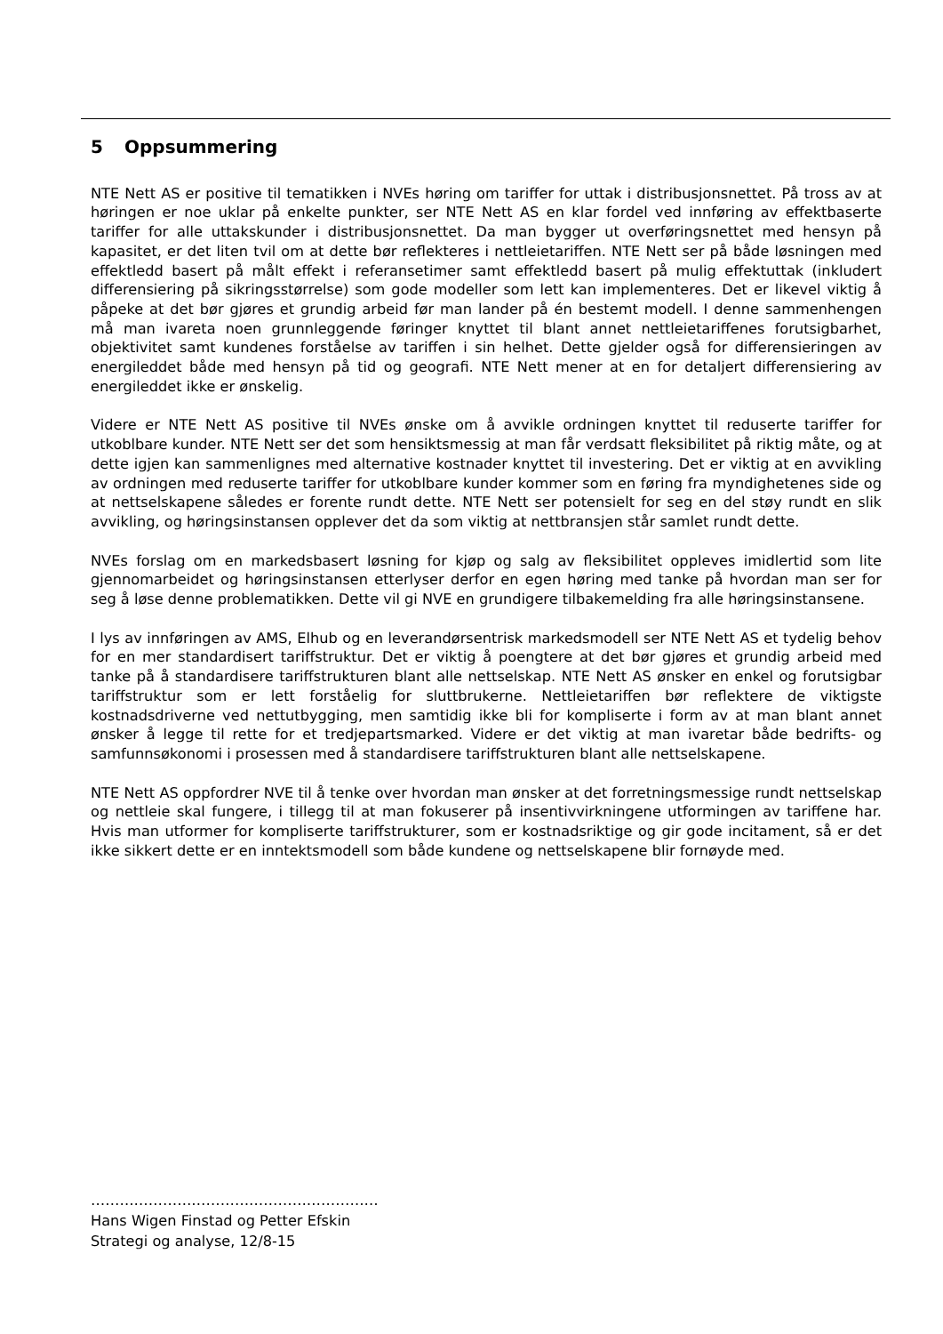5 Oppsummering
NTE Nett AS er positive til tematikken i NVEs høring om tariffer for uttak i distribusjonsnettet. På tross av at høringen er noe uklar på enkelte punkter, ser NTE Nett AS en klar fordel ved innføring av effektbaserte tariffer for alle uttakskunder i distribusjonsnettet. Da man bygger ut overføringsnettet med hensyn på kapasitet, er det liten tvil om at dette bør reflekteres i nettleietariffen. NTE Nett ser på både løsningen med effektledd basert på målt effekt i referansetimer samt effektledd basert på mulig effektuttak (inkludert differensiering på sikringsstørrelse) som gode modeller som lett kan implementeres. Det er likevel viktig å påpeke at det bør gjøres et grundig arbeid før man lander på én bestemt modell. I denne sammenhengen må man ivareta noen grunnleggende føringer knyttet til blant annet nettleietariffenes forutsigbarhet, objektivitet samt kundenes forståelse av tariffen i sin helhet. Dette gjelder også for differensieringen av energileddet både med hensyn på tid og geografi. NTE Nett mener at en for detaljert differensiering av energileddet ikke er ønskelig.
Videre er NTE Nett AS positive til NVEs ønske om å avvikle ordningen knyttet til reduserte tariffer for utkoblbare kunder. NTE Nett ser det som hensiktsmessig at man får verdsatt fleksibilitet på riktig måte, og at dette igjen kan sammenlignes med alternative kostnader knyttet til investering. Det er viktig at en avvikling av ordningen med reduserte tariffer for utkoblbare kunder kommer som en føring fra myndighetenes side og at nettselskapene således er forente rundt dette. NTE Nett ser potensielt for seg en del støy rundt en slik avvikling, og høringsinstansen opplever det da som viktig at nettbransjen står samlet rundt dette.
NVEs forslag om en markedsbasert løsning for kjøp og salg av fleksibilitet oppleves imidlertid som lite gjennomarbeidet og høringsinstansen etterlyser derfor en egen høring med tanke på hvordan man ser for seg å løse denne problematikken. Dette vil gi NVE en grundigere tilbakemelding fra alle høringsinstansene.
I lys av innføringen av AMS, Elhub og en leverandørsentrisk markedsmodell ser NTE Nett AS et tydelig behov for en mer standardisert tariffstruktur. Det er viktig å poengtere at det bør gjøres et grundig arbeid med tanke på å standardisere tariffstrukturen blant alle nettselskap. NTE Nett AS ønsker en enkel og forutsigbar tariffstruktur som er lett forståelig for sluttbrukerne. Nettleietariffen bør reflektere de viktigste kostnadsdriverne ved nettutbygging, men samtidig ikke bli for kompliserte i form av at man blant annet ønsker å legge til rette for et tredjepartsmarked. Videre er det viktig at man ivaretar både bedrifts- og samfunnsøkonomi i prosessen med å standardisere tariffstrukturen blant alle nettselskapene.
NTE Nett AS oppfordrer NVE til å tenke over hvordan man ønsker at det forretningsmessige rundt nettselskap og nettleie skal fungere, i tillegg til at man fokuserer på insentivvirkningene utformingen av tariffene har. Hvis man utformer for kompliserte tariffstrukturer, som er kostnadsriktige og gir gode incitament, så er det ikke sikkert dette er en inntektsmodell som både kundene og nettselskapene blir fornøyde med.
……………………………………………………
Hans Wigen Finstad og Petter Efskin
Strategi og analyse, 12/8-15